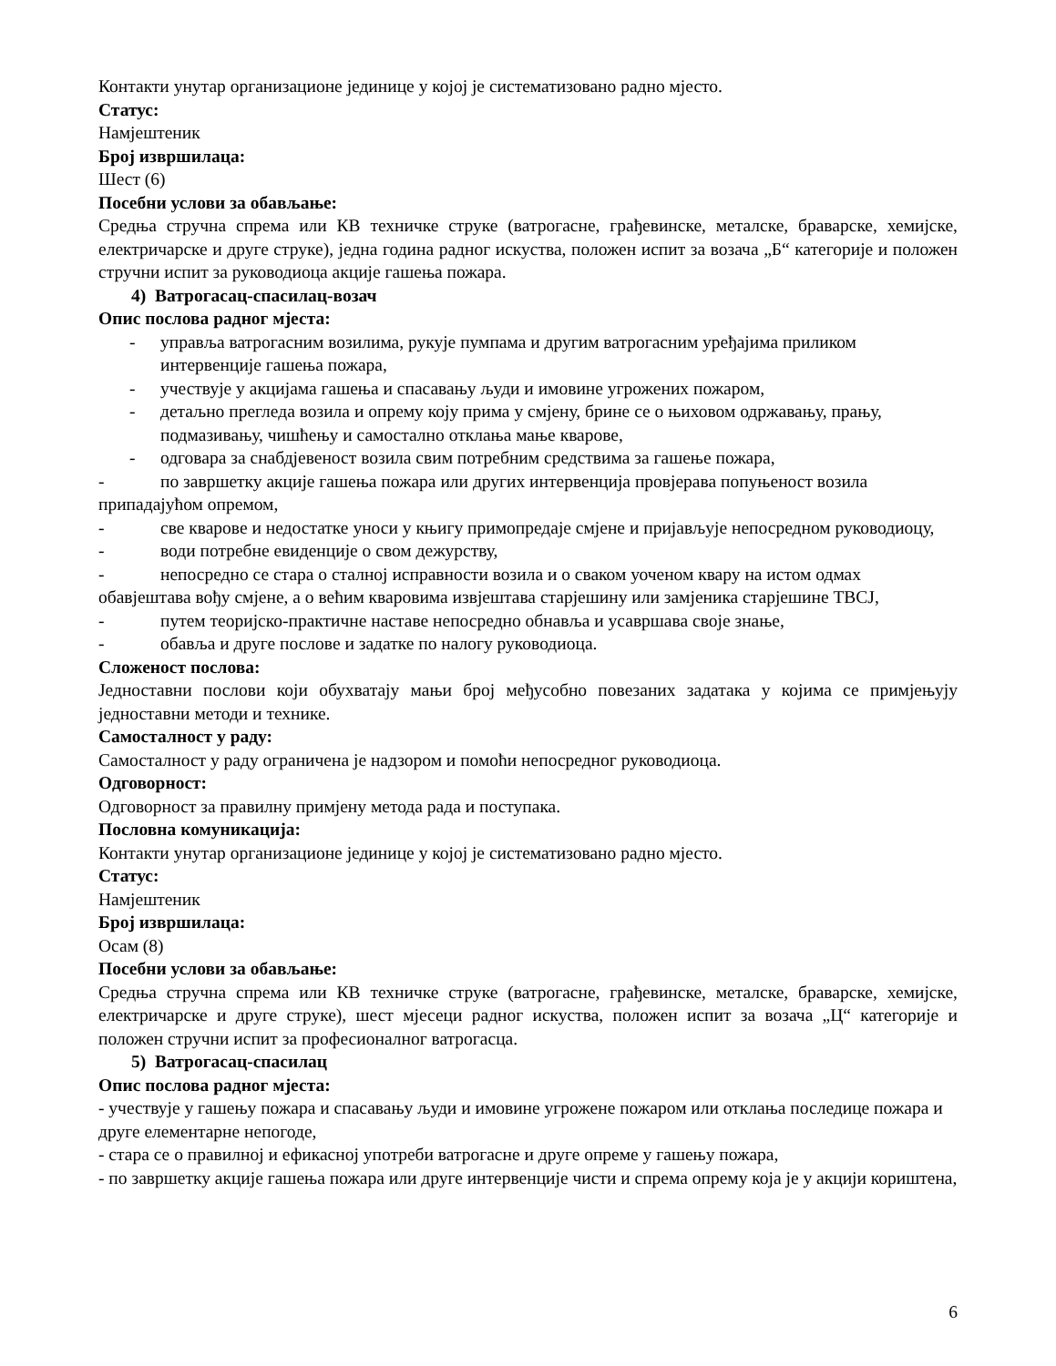Контакти унутар организационе јединице у којој је систематизовано радно мјесто.
Статус:
Намјештеник
Број извршилаца:
Шест (6)
Посебни услови за обављање:
Средња стручна спрема или КВ техничке струке (ватрогасне, грађевинске, металске, браварске, хемијске, електричарске и друге струке), једна година радног искуства, положен испит за возача „Б“ категорије и положен стручни испит за руководиоца акције гашења пожара.
4) Ватрогасац-спасилац-возач
Опис послова радног мјеста:
- управља ватрогасним возилима, рукује пумпама и другим ватрогасним уређајима приликом интервенције гашења пожара,
- учествује у акцијама гашења и спасавању људи и имовине угрожених пожаром,
- детаљно прегледа возила и опрему коју прима у смјену, брине се о њиховом одржавању, прању, подмазивању, чишћењу и самостално отклања мање кварове,
- одговара за снабдјевеност возила свим потребним средствима за гашење пожара,
- по завршетку акције гашења пожара или других интервенција провјерава попуњеност возила припадајућом опремом,
- све кварове и недостатке уноси у књигу примопредаје смјене и пријављује непосредном руководиоцу,
- води потребне евиденције о свом дежурству,
- непосредно се стара о сталној исправности возила и о сваком уоченом квару на истом одмах обавјештава вођу смјене, а о већим кваровима извјештава старјешину или замјеника старјешине ТВСЈ,
- путем теоријско-практичне наставе непосредно обнавља и усавршава своје знање,
- обавља и друге послове и задатке по налогу руководиоца.
Сложеност послова:
Једноставни послови који обухватају мањи број међусобно повезаних задатака у којима се примјењују једноставни методи и технике.
Самосталност у раду:
Самосталност у раду ограничена је надзором и помоћи непосредног руководиоца.
Одговорност:
Одговорност за правилну примјену метода рада и поступака.
Пословна комуникација:
Контакти унутар организационе јединице у којој је систематизовано радно мјесто.
Статус:
Намјештеник
Број извршилаца:
Осам (8)
Посебни услови за обављање:
Средња стручна спрема или КВ техничке струке (ватрогасне, грађевинске, металске, браварске, хемијске, електричарске и друге струке), шест мјесеци радног искуства, положен испит за возача „Ц“ категорије и положен стручни испит за професионалног ватрогасца.
5) Ватрогасац-спасилац
Опис послова радног мјеста:
- учествује у гашењу пожара и спасавању људи и имовине угрожене пожаром или отклања последице пожара и друге елементарне непогоде,
- стара се о правилној и ефикасној употреби ватрогасне и друге опреме у гашењу пожара,
- по завршетку акције гашења пожара или друге интервенције чисти и спрема опрему која је у акцији кориштена,
6